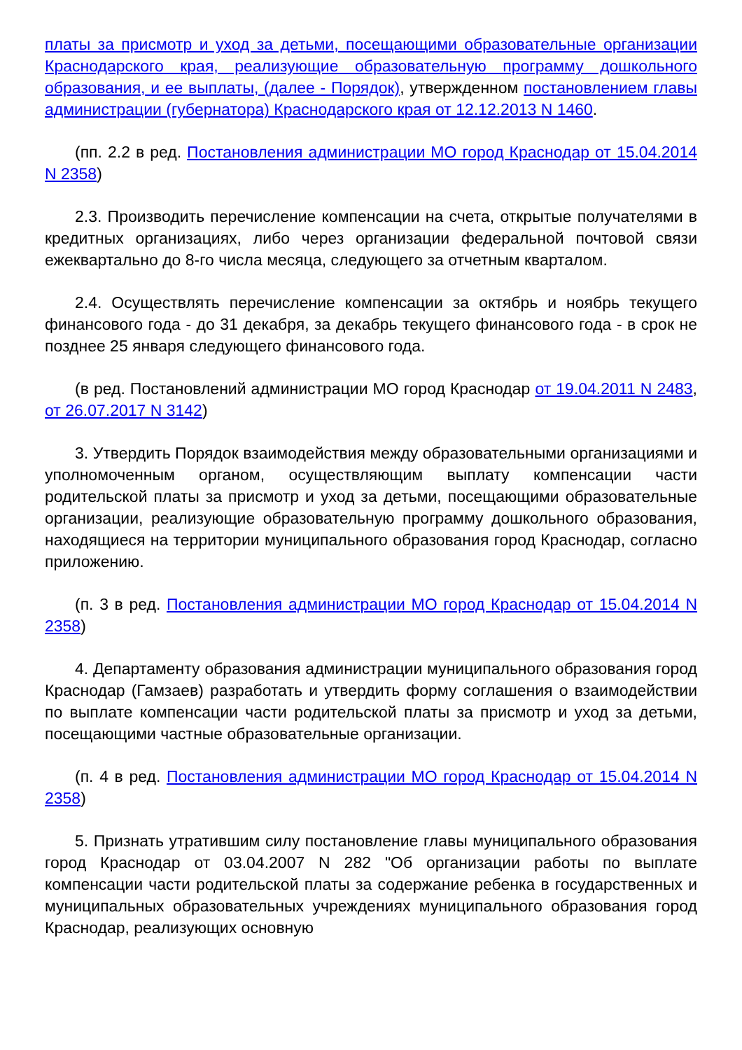платы за присмотр и уход за детьми, посещающими образовательные организации Краснодарского края, реализующие образовательную программу дошкольного образования, и ее выплаты, (далее - Порядок), утвержденном постановлением главы администрации (губернатора) Краснодарского края от 12.12.2013 N 1460.
(пп. 2.2 в ред. Постановления администрации МО город Краснодар от 15.04.2014 N 2358)
2.3. Производить перечисление компенсации на счета, открытые получателями в кредитных организациях, либо через организации федеральной почтовой связи ежеквартально до 8-го числа месяца, следующего за отчетным кварталом.
2.4. Осуществлять перечисление компенсации за октябрь и ноябрь текущего финансового года - до 31 декабря, за декабрь текущего финансового года - в срок не позднее 25 января следующего финансового года.
(в ред. Постановлений администрации МО город Краснодар от 19.04.2011 N 2483, от 26.07.2017 N 3142)
3. Утвердить Порядок взаимодействия между образовательными организациями и уполномоченным органом, осуществляющим выплату компенсации части родительской платы за присмотр и уход за детьми, посещающими образовательные организации, реализующие образовательную программу дошкольного образования, находящиеся на территории муниципального образования город Краснодар, согласно приложению.
(п. 3 в ред. Постановления администрации МО город Краснодар от 15.04.2014 N 2358)
4. Департаменту образования администрации муниципального образования город Краснодар (Гамзаев) разработать и утвердить форму соглашения о взаимодействии по выплате компенсации части родительской платы за присмотр и уход за детьми, посещающими частные образовательные организации.
(п. 4 в ред. Постановления администрации МО город Краснодар от 15.04.2014 N 2358)
5. Признать утратившим силу постановление главы муниципального образования город Краснодар от 03.04.2007 N 282 "Об организации работы по выплате компенсации части родительской платы за содержание ребенка в государственных и муниципальных образовательных учреждениях муниципального образования город Краснодар, реализующих основную